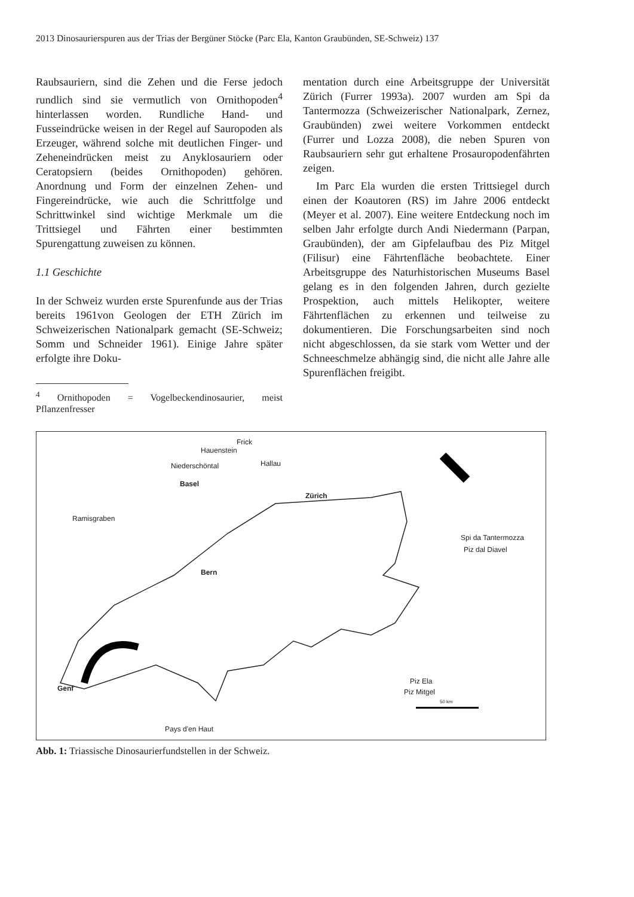2013 Dinosaurierspuren aus der Trias der Bergüner Stöcke (Parc Ela, Kanton Graubünden, SE-Schweiz) 137
Raubsauriern, sind die Zehen und die Ferse jedoch rundlich sind sie vermutlich von Ornithopoden<sup>4</sup> hinterlassen worden. Rundliche Hand- und Fusseindrücke weisen in der Regel auf Sauropoden als Erzeuger, während solche mit deutlichen Finger- und Zeheneindrücken meist zu Anyklosauriern oder Ceratopsiern (beides Ornithopoden) gehören. Anordnung und Form der einzelnen Zehen- und Fingereindrücke, wie auch die Schrittfolge und Schrittwinkel sind wichtige Merkmale um die Trittsiegel und Fährten einer bestimmten Spurengattung zuweisen zu können.
1.1 Geschichte
In der Schweiz wurden erste Spurenfunde aus der Trias bereits 1961von Geologen der ETH Zürich im Schweizerischen Nationalpark gemacht (SE-Schweiz; Somm und Schneider 1961). Einige Jahre später erfolgte ihre Doku-
<sup>4</sup> Ornithopoden = Vogelbeckendinosaurier, meist Pflanzenfresser
mentation durch eine Arbeitsgruppe der Universität Zürich (Furrer 1993a). 2007 wurden am Spi da Tantermozza (Schweizerischer Nationalpark, Zernez, Graubünden) zwei weitere Vorkommen entdeckt (Furrer und Lozza 2008), die neben Spuren von Raubsauriern sehr gut erhaltene Prosauropodenfährten zeigen.
Im Parc Ela wurden die ersten Trittsiegel durch einen der Koautoren (RS) im Jahre 2006 entdeckt (Meyer et al. 2007). Eine weitere Entdeckung noch im selben Jahr erfolgte durch Andi Niedermann (Parpan, Graubünden), der am Gipfelaufbau des Piz Mitgel (Filisur) eine Fährtenfläche beobachtete. Einer Arbeitsgruppe des Naturhistorischen Museums Basel gelang es in den folgenden Jahren, durch gezielte Prospektion, auch mittels Helikopter, weitere Fährtenflächen zu erkennen und teilweise zu dokumentieren. Die Forschungsarbeiten sind noch nicht abgeschlossen, da sie stark vom Wetter und der Schneeschmelze abhängig sind, die nicht alle Jahre alle Spurenflächen freigibt.
Frick
Hauenstein
Hallau Niederschöntal
Basel
Zürich
Ramisgraben
Spi da Tantermozza
Piz dal Diavel
Bern
Genf
Piz Ela
Piz Mitgel
50 km
Pays d'en Haut
Abb. 1: Triassische Dinosaurierfundstellen in der Schweiz.